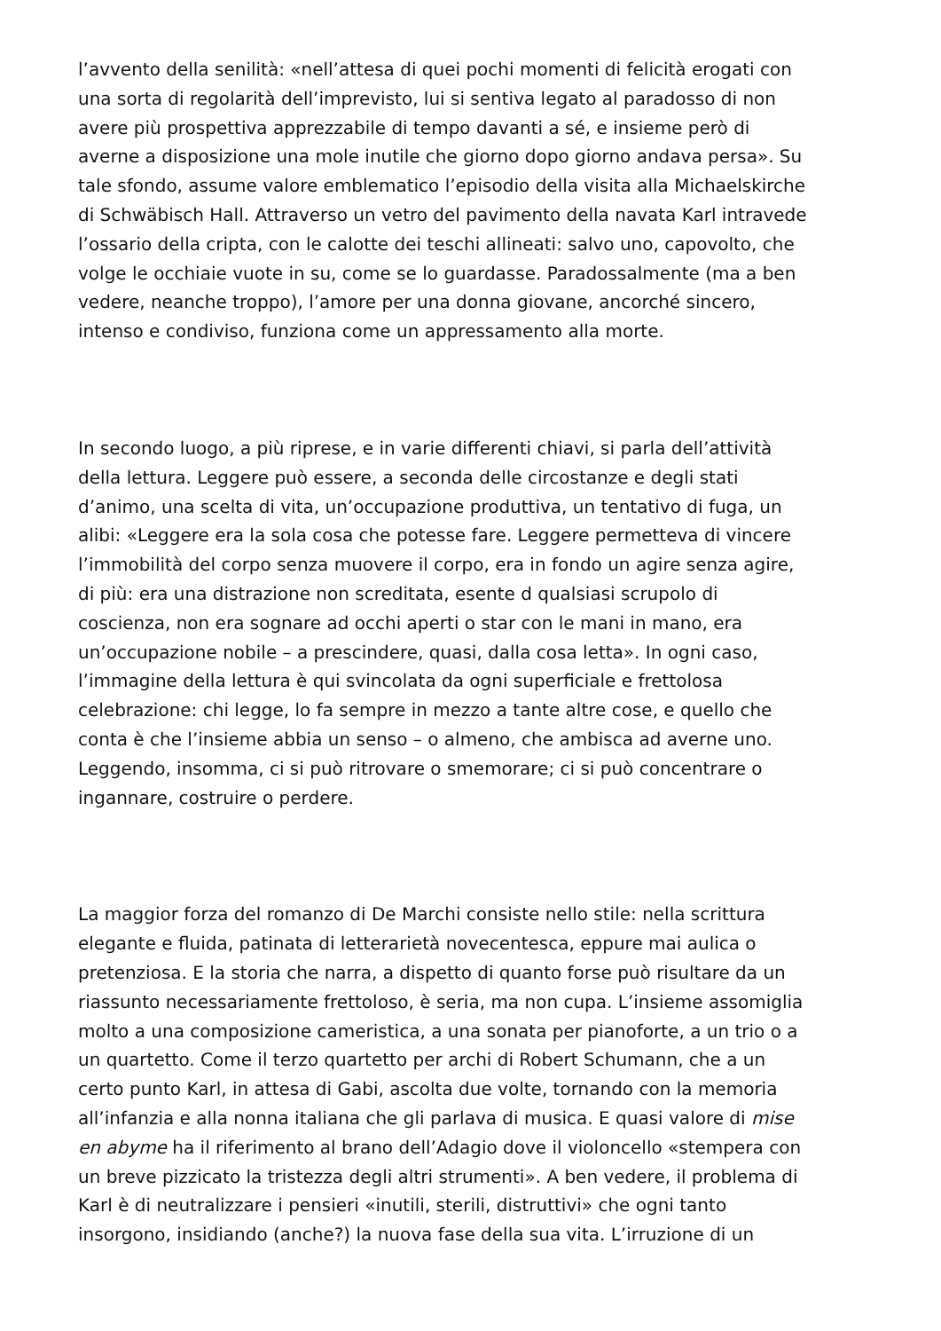l’avvento della senilità: «nell’attesa di quei pochi momenti di felicità erogati con
una sorta di regolarità dell’imprevisto, lui si sentiva legato al paradosso di non
avere più prospettiva apprezzabile di tempo davanti a sé, e insieme però di
averne a disposizione una mole inutile che giorno dopo giorno andava persa». Su
tale sfondo, assume valore emblematico l’episodio della visita alla Michaelskirche
di Schwäbisch Hall. Attraverso un vetro del pavimento della navata Karl intravede
l’ossario della cripta, con le calotte dei teschi allineati: salvo uno, capovolto, che
volge le occhiaie vuote in su, come se lo guardasse. Paradossalmente (ma a ben
vedere, neanche troppo), l’amore per una donna giovane, ancorché sincero,
intenso e condiviso, funziona come un appressamento alla morte.
In secondo luogo, a più riprese, e in varie differenti chiavi, si parla dell’attività
della lettura. Leggere può essere, a seconda delle circostanze e degli stati
d’animo, una scelta di vita, un’occupazione produttiva, un tentativo di fuga, un
alibi: «Leggere era la sola cosa che potesse fare. Leggere permetteva di vincere
l’immobilità del corpo senza muovere il corpo, era in fondo un agire senza agire,
di più: era una distrazione non screditata, esente d qualsiasi scrupolo di
coscienza, non era sognare ad occhi aperti o star con le mani in mano, era
un’occupazione nobile – a prescindere, quasi, dalla cosa letta». In ogni caso,
l’immagine della lettura è qui svincolata da ogni superficiale e frettolosa
celebrazione: chi legge, lo fa sempre in mezzo a tante altre cose, e quello che
conta è che l’insieme abbia un senso – o almeno, che ambisca ad averne uno.
Leggendo, insomma, ci si può ritrovare o smemorare; ci si può concentrare o
ingannare, costruire o perdere.
La maggior forza del romanzo di De Marchi consiste nello stile: nella scrittura
elegante e fluida, patinata di letterarietà novecentesca, eppure mai aulica o
pretenziosa. E la storia che narra, a dispetto di quanto forse può risultare da un
riassunto necessariamente frettoloso, è seria, ma non cupa. L’insieme assomiglia
molto a una composizione cameristica, a una sonata per pianoforte, a un trio o a
un quartetto. Come il terzo quartetto per archi di Robert Schumann, che a un
certo punto Karl, in attesa di Gabi, ascolta due volte, tornando con la memoria
all’infanzia e alla nonna italiana che gli parlava di musica. E quasi valore di mise
en abyme ha il riferimento al brano dell’Adagio dove il violoncello «stempera con
un breve pizzicato la tristezza degli altri strumenti». A ben vedere, il problema di
Karl è di neutralizzare i pensieri «inutili, sterili, distruttivi» che ogni tanto
insorgono, insidiando (anche?) la nuova fase della sua vita. L’irruzione di un